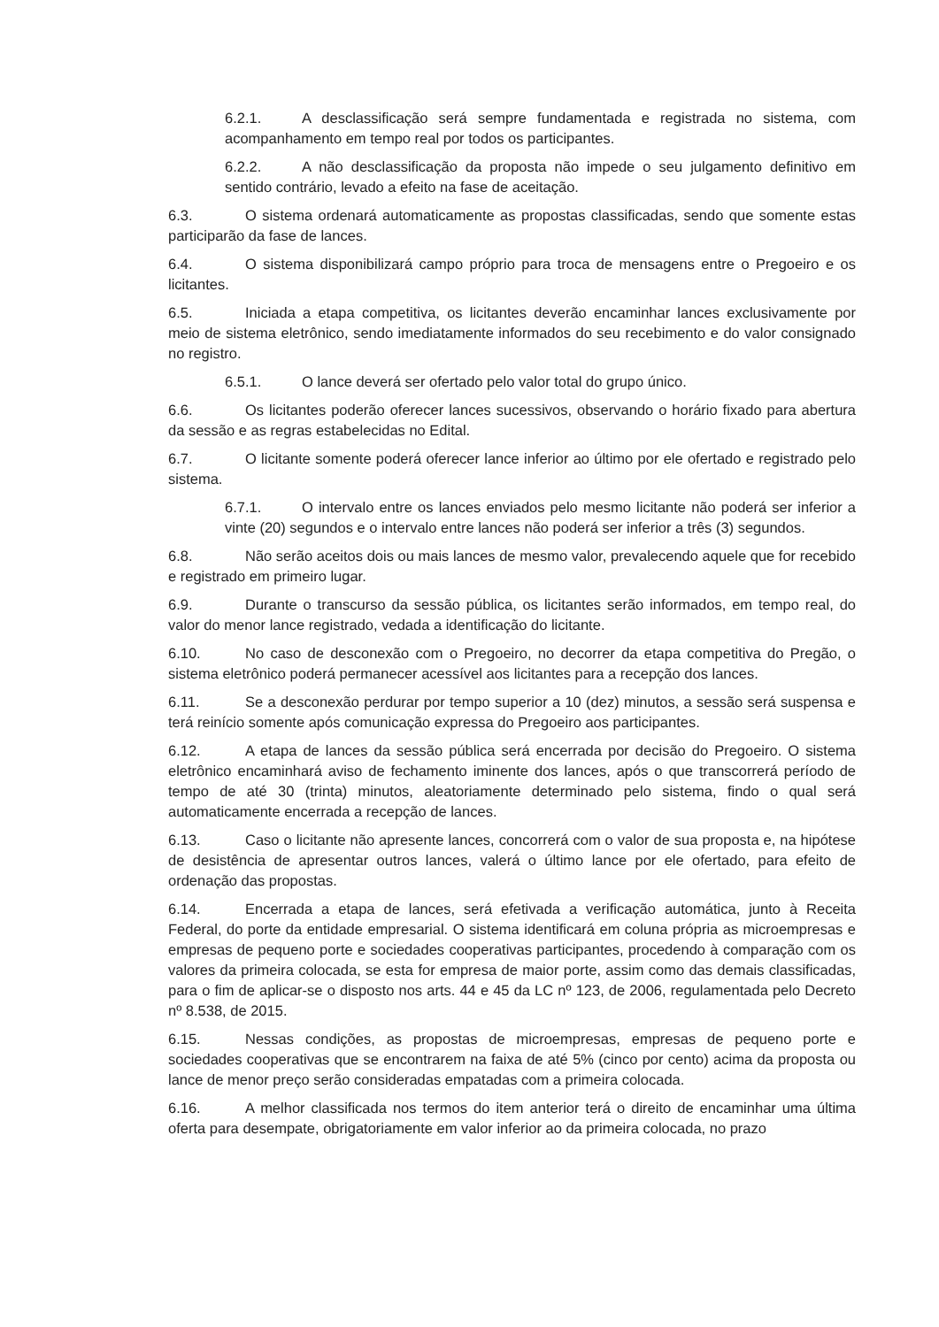6.2.1. A desclassificação será sempre fundamentada e registrada no sistema, com acompanhamento em tempo real por todos os participantes.
6.2.2. A não desclassificação da proposta não impede o seu julgamento definitivo em sentido contrário, levado a efeito na fase de aceitação.
6.3. O sistema ordenará automaticamente as propostas classificadas, sendo que somente estas participarão da fase de lances.
6.4. O sistema disponibilizará campo próprio para troca de mensagens entre o Pregoeiro e os licitantes.
6.5. Iniciada a etapa competitiva, os licitantes deverão encaminhar lances exclusivamente por meio de sistema eletrônico, sendo imediatamente informados do seu recebimento e do valor consignado no registro.
6.5.1. O lance deverá ser ofertado pelo valor total do grupo único.
6.6. Os licitantes poderão oferecer lances sucessivos, observando o horário fixado para abertura da sessão e as regras estabelecidas no Edital.
6.7. O licitante somente poderá oferecer lance inferior ao último por ele ofertado e registrado pelo sistema.
6.7.1. O intervalo entre os lances enviados pelo mesmo licitante não poderá ser inferior a vinte (20) segundos e o intervalo entre lances não poderá ser inferior a três (3) segundos.
6.8. Não serão aceitos dois ou mais lances de mesmo valor, prevalecendo aquele que for recebido e registrado em primeiro lugar.
6.9. Durante o transcurso da sessão pública, os licitantes serão informados, em tempo real, do valor do menor lance registrado, vedada a identificação do licitante.
6.10. No caso de desconexão com o Pregoeiro, no decorrer da etapa competitiva do Pregão, o sistema eletrônico poderá permanecer acessível aos licitantes para a recepção dos lances.
6.11. Se a desconexão perdurar por tempo superior a 10 (dez) minutos, a sessão será suspensa e terá reinício somente após comunicação expressa do Pregoeiro aos participantes.
6.12. A etapa de lances da sessão pública será encerrada por decisão do Pregoeiro. O sistema eletrônico encaminhará aviso de fechamento iminente dos lances, após o que transcorrerá período de tempo de até 30 (trinta) minutos, aleatoriamente determinado pelo sistema, findo o qual será automaticamente encerrada a recepção de lances.
6.13. Caso o licitante não apresente lances, concorrerá com o valor de sua proposta e, na hipótese de desistência de apresentar outros lances, valerá o último lance por ele ofertado, para efeito de ordenação das propostas.
6.14. Encerrada a etapa de lances, será efetivada a verificação automática, junto à Receita Federal, do porte da entidade empresarial. O sistema identificará em coluna própria as microempresas e empresas de pequeno porte e sociedades cooperativas participantes, procedendo à comparação com os valores da primeira colocada, se esta for empresa de maior porte, assim como das demais classificadas, para o fim de aplicar-se o disposto nos arts. 44 e 45 da LC nº 123, de 2006, regulamentada pelo Decreto nº 8.538, de 2015.
6.15. Nessas condições, as propostas de microempresas, empresas de pequeno porte e sociedades cooperativas que se encontrarem na faixa de até 5% (cinco por cento) acima da proposta ou lance de menor preço serão consideradas empatadas com a primeira colocada.
6.16. A melhor classificada nos termos do item anterior terá o direito de encaminhar uma última oferta para desempate, obrigatoriamente em valor inferior ao da primeira colocada, no prazo